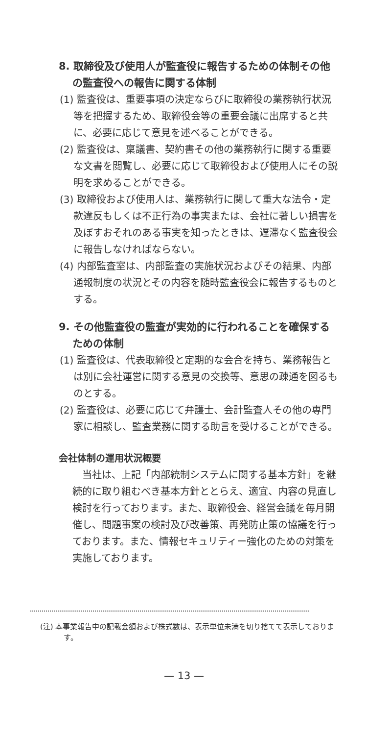8. 取締役及び使用人が監査役に報告するための体制その他の監査役への報告に関する体制
(1) 監査役は、重要事項の決定ならびに取締役の業務執行状況等を把握するため、取締役会等の重要会議に出席すると共に、必要に応じて意見を述べることができる。
(2) 監査役は、稟議書、契約書その他の業務執行に関する重要な文書を閲覧し、必要に応じて取締役および使用人にその説明を求めることができる。
(3) 取締役および使用人は、業務執行に関して重大な法令・定款違反もしくは不正行為の事実または、会社に著しい損害を及ぼすおそれのある事実を知ったときは、遅滞なく監査役会に報告しなければならない。
(4) 内部監査室は、内部監査の実施状況およびその結果、内部通報制度の状況とその内容を随時監査役会に報告するものとする。
9. その他監査役の監査が実効的に行われることを確保するための体制
(1) 監査役は、代表取締役と定期的な会合を持ち、業務報告とは別に会社運営に関する意見の交換等、意思の疎通を図るものとする。
(2) 監査役は、必要に応じて弁護士、会計監査人その他の専門家に相談し、監査業務に関する助言を受けることができる。
会社体制の運用状況概要
当社は、上記「内部統制システムに関する基本方針」を継続的に取り組むべき基本方針ととらえ、適宜、内容の見直し検討を行っております。また、取締役会、経営会議を毎月開催し、問題事案の検討及び改善策、再発防止策の協議を行っております。また、情報セキュリティー強化のための対策を実施しております。
(注) 本事業報告中の記載金額および株式数は、表示単位未満を切り捨てて表示しております。
— 13 —